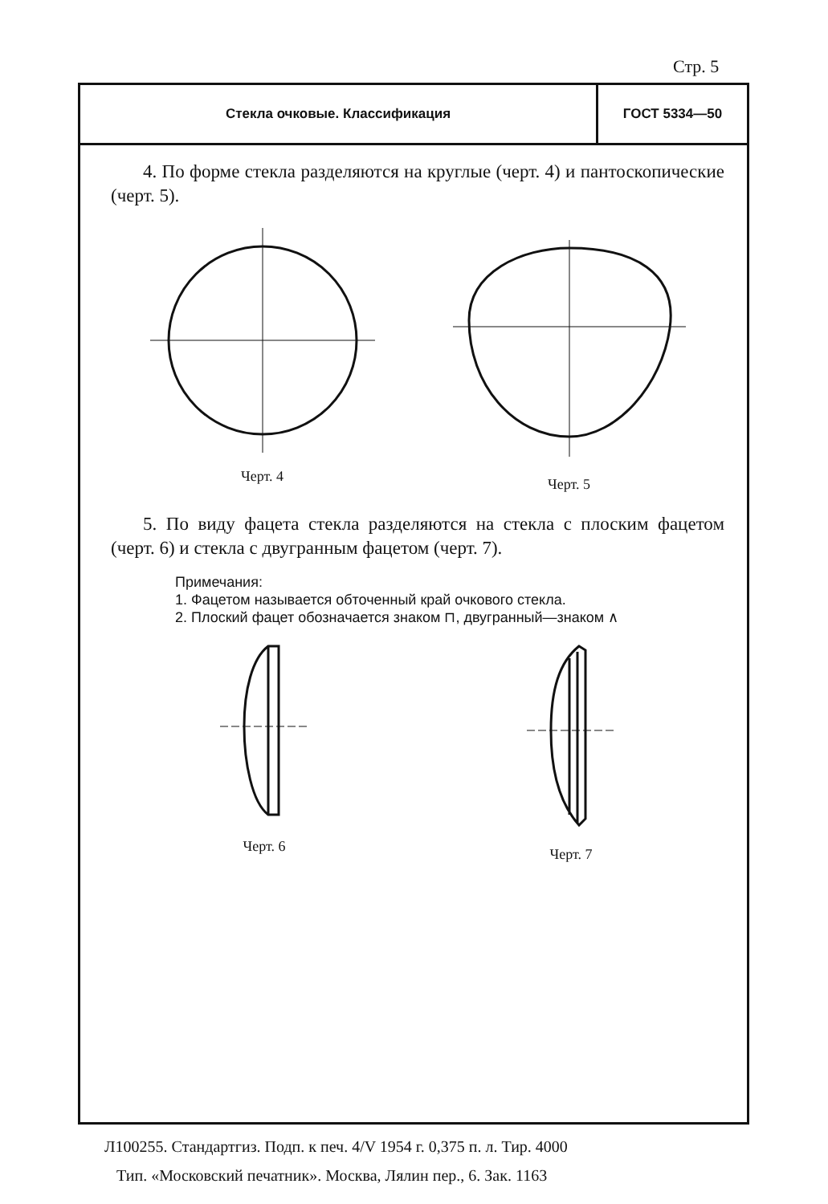Стр. 5
Стекла очковые. Классификация
ГОСТ 5334—50
4. По форме стекла разделяются на круглые (черт. 4) и пантоскопические (черт. 5).
Черт. 4 Черт. 5
5. По виду фацета стекла разделяются на стекла с плоским фацетом (черт. 6) и стекла с двугранным фацетом (черт. 7).
Примечания:
1. Фацетом называется обточенный край очкового стекла.
2. Плоский фацет обозначается знаком ⊓, двугранный—знаком ∧
Черт. 6 Черт. 7
Л100255. Стандартгиз. Подп. к печ. 4/V 1954 г. 0,375 п. л. Тир. 4000
Тип. «Московский печатник». Москва, Лялин пер., 6. Зак. 1163